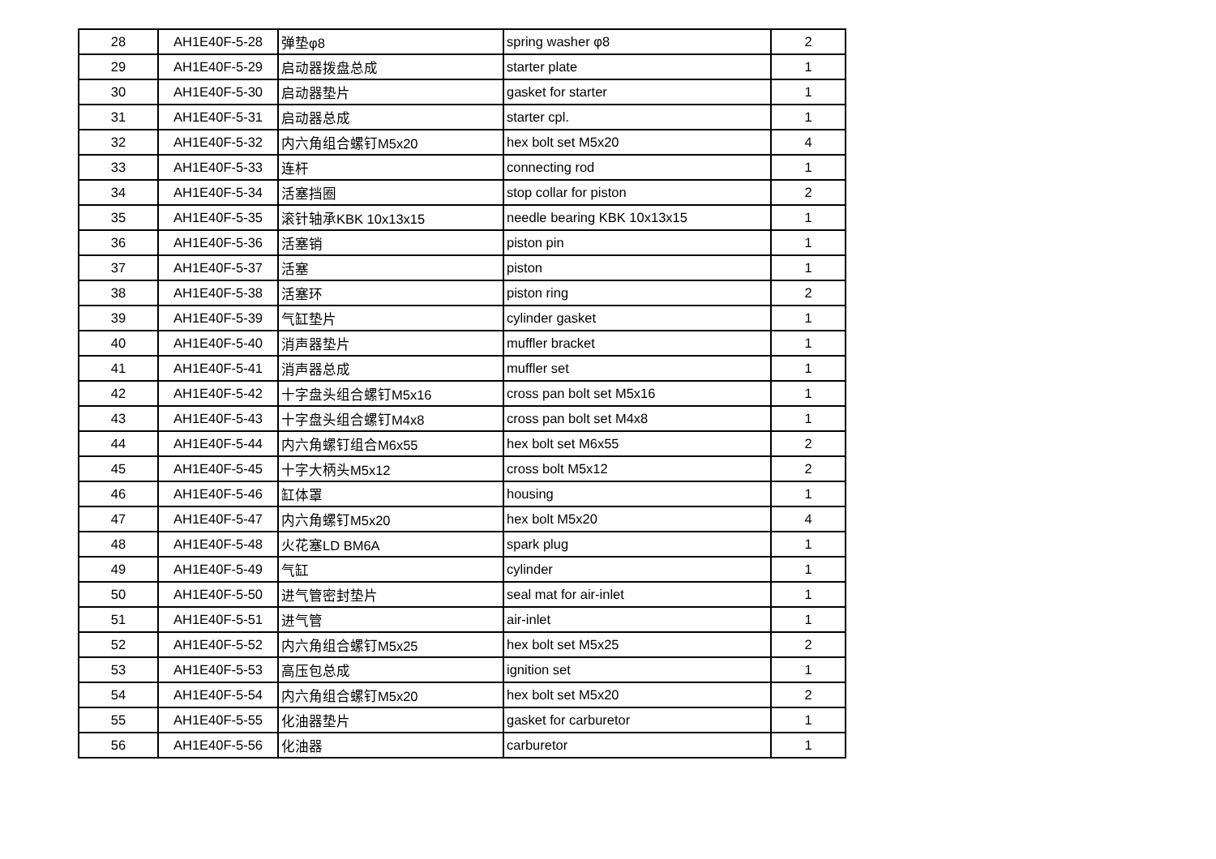| 28 | AH1E40F-5-28 | 弹垫φ8 | spring washer φ8 | 2 |
| 29 | AH1E40F-5-29 | 启动器拨盘总成 | starter plate | 1 |
| 30 | AH1E40F-5-30 | 启动器垫片 | gasket for starter | 1 |
| 31 | AH1E40F-5-31 | 启动器总成 | starter cpl. | 1 |
| 32 | AH1E40F-5-32 | 内六角组合螺钉M5x20 | hex bolt set M5x20 | 4 |
| 33 | AH1E40F-5-33 | 连杆 | connecting rod | 1 |
| 34 | AH1E40F-5-34 | 活塞挡圈 | stop collar for piston | 2 |
| 35 | AH1E40F-5-35 | 滚针轴承KBK 10x13x15 | needle bearing KBK 10x13x15 | 1 |
| 36 | AH1E40F-5-36 | 活塞销 | piston pin | 1 |
| 37 | AH1E40F-5-37 | 活塞 | piston | 1 |
| 38 | AH1E40F-5-38 | 活塞环 | piston ring | 2 |
| 39 | AH1E40F-5-39 | 气缸垫片 | cylinder gasket | 1 |
| 40 | AH1E40F-5-40 | 消声器垫片 | muffler bracket | 1 |
| 41 | AH1E40F-5-41 | 消声器总成 | muffler set | 1 |
| 42 | AH1E40F-5-42 | 十字盘头组合螺钉M5x16 | cross pan bolt set M5x16 | 1 |
| 43 | AH1E40F-5-43 | 十字盘头组合螺钉M4x8 | cross pan bolt set M4x8 | 1 |
| 44 | AH1E40F-5-44 | 内六角螺钉组合M6x55 | hex bolt set M6x55 | 2 |
| 45 | AH1E40F-5-45 | 十字大柄头M5x12 | cross bolt M5x12 | 2 |
| 46 | AH1E40F-5-46 | 缸体罩 | housing | 1 |
| 47 | AH1E40F-5-47 | 内六角螺钉M5x20 | hex bolt M5x20 | 4 |
| 48 | AH1E40F-5-48 | 火花塞LD BM6A | spark plug | 1 |
| 49 | AH1E40F-5-49 | 气缸 | cylinder | 1 |
| 50 | AH1E40F-5-50 | 进气管密封垫片 | seal mat for air-inlet | 1 |
| 51 | AH1E40F-5-51 | 进气管 | air-inlet | 1 |
| 52 | AH1E40F-5-52 | 内六角组合螺钉M5x25 | hex bolt set M5x25 | 2 |
| 53 | AH1E40F-5-53 | 高压包总成 | ignition set | 1 |
| 54 | AH1E40F-5-54 | 内六角组合螺钉M5x20 | hex bolt set M5x20 | 2 |
| 55 | AH1E40F-5-55 | 化油器垫片 | gasket for carburetor | 1 |
| 56 | AH1E40F-5-56 | 化油器 | carburetor | 1 |